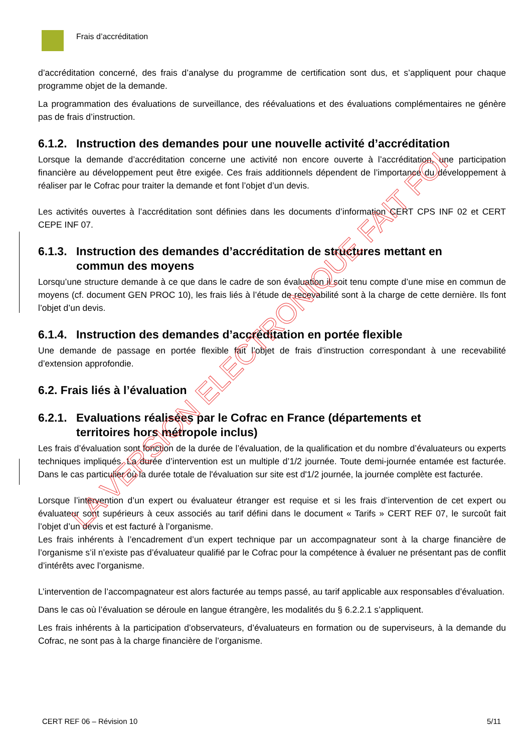Frais d’accréditation
d’accréditation concerné, des frais d’analyse du programme de certification sont dus, et s’appliquent pour chaque programme objet de la demande.
La programmation des évaluations de surveillance, des réévaluations et des évaluations complémentaires ne génère pas de frais d’instruction.
6.1.2. Instruction des demandes pour une nouvelle activité d’accréditation
Lorsque la demande d’accréditation concerne une activité non encore ouverte à l’accréditation, une participation financière au développement peut être exigée. Ces frais additionnels dépendent de l’importance du développement à réaliser par le Cofrac pour traiter la demande et font l’objet d’un devis.
Les activités ouvertes à l’accréditation sont définies dans les documents d’information CERT CPS INF 02 et CERT CEPE INF 07.
6.1.3. Instruction des demandes d’accréditation de structures mettant en
commun des moyens
Lorsqu’une structure demande à ce que dans le cadre de son évaluation il soit tenu compte d’une mise en commun de moyens (cf. document GEN PROC 10), les frais liés à l’étude de recevabilité sont à la charge de cette dernière. Ils font l’objet d’un devis.
6.1.4. Instruction des demandes d’accréditation en portée flexible
Une demande de passage en portée flexible fait l’objet de frais d’instruction correspondant à une recevabilité d’extension approfondie.
6.2. Frais liés à l’évaluation
6.2.1. Evaluations réalisées par le Cofrac en France (départements et
territoires hors métropole inclus)
Les frais d’évaluation sont fonction de la durée de l’évaluation, de la qualification et du nombre d’évaluateurs ou experts techniques impliqués. La durée d’intervention est un multiple d’1/2 journée. Toute demi-journée entamée est facturée. Dans le cas particulier où la durée totale de l'évaluation sur site est d'1/2 journée, la journée complète est facturée.
Lorsque l’intervention d’un expert ou évaluateur étranger est requise et si les frais d’intervention de cet expert ou évaluateur sont supérieurs à ceux associés au tarif défini dans le document « Tarifs » CERT REF 07, le surcoût fait l’objet d’un devis et est facturé à l’organisme.
Les frais inhérents à l’encadrement d’un expert technique par un accompagnateur sont à la charge financière de l’organisme s’il n’existe pas d’évaluateur qualifié par le Cofrac pour la compétence à évaluer ne présentant pas de conflit d’intérêts avec l’organisme.
L’intervention de l’accompagnateur est alors facturée au temps passé, au tarif applicable aux responsables d’évaluation.
Dans le cas où l’évaluation se déroule en langue étrangère, les modalités du § 6.2.2.1 s’appliquent.
Les frais inhérents à la participation d’observateurs, d’évaluateurs en formation ou de superviseurs, à la demande du Cofrac, ne sont pas à la charge financière de l’organisme.
LA VERSION ELECTRONIQUE FAIT FOI
CERT REF 06 – Révision 10 5/11